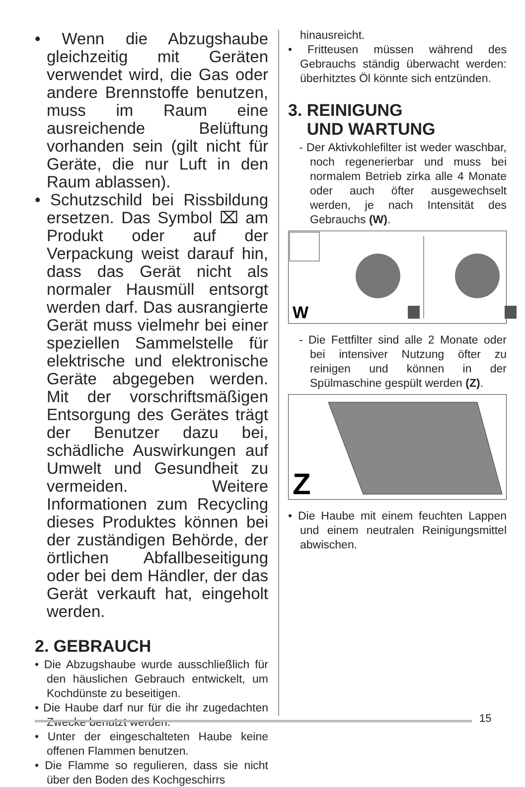• Wenn die Abzugshaube gleichzeitig mit Geräten verwendet wird, die Gas oder andere Brennstoffe benutzen, muss im Raum eine ausreichende Belüftung vorhanden sein (gilt nicht für Geräte, die nur Luft in den Raum ablassen).
• Schutzschild bei Rissbildung ersetzen. Das Symbol ⌧ am Produkt oder auf der Verpackung weist darauf hin, dass das Gerät nicht als normaler Hausmüll entsorgt werden darf. Das ausrangierte Gerät muss vielmehr bei einer speziellen Sammelstelle für elektrische und elektronische Geräte abgegeben werden. Mit der vorschriftsmäßigen Entsorgung des Gerätes trägt der Benutzer dazu bei, schädliche Auswirkungen auf Umwelt und Gesundheit zu vermeiden. Weitere Informationen zum Recycling dieses Produktes können bei der zuständigen Behörde, der örtlichen Abfallbeseitigung oder bei dem Händler, der das Gerät verkauft hat, eingeholt werden.
2. GEBRAUCH
• Die Abzugshaube wurde ausschließlich für den häuslichen Gebrauch entwickelt, um Kochdünste zu beseitigen.
• Die Haube darf nur für die ihr zugedachten Zwecke benutzt werden.
• Unter der eingeschalteten Haube keine offenen Flammen benutzen.
• Die Flamme so regulieren, dass sie nicht über den Boden des Kochgeschirrs
hinausreicht.
• Fritteusen müssen während des Gebrauchs ständig überwacht werden: überhitztes Öl könnte sich entzünden.
3. REINIGUNG
UND WARTUNG
- Der Aktivkohlefilter ist weder waschbar, noch regenerierbar und muss bei normalem Betrieb zirka alle 4 Monate oder auch öfter ausgewechselt werden, je nach Intensität des Gebrauchs (W).
W
- Die Fettfilter sind alle 2 Monate oder bei intensiver Nutzung öfter zu reinigen und können in der Spülmaschine gespült werden (Z).
Z
• Die Haube mit einem feuchten Lappen und einem neutralen Reinigungsmittel abwischen.
15